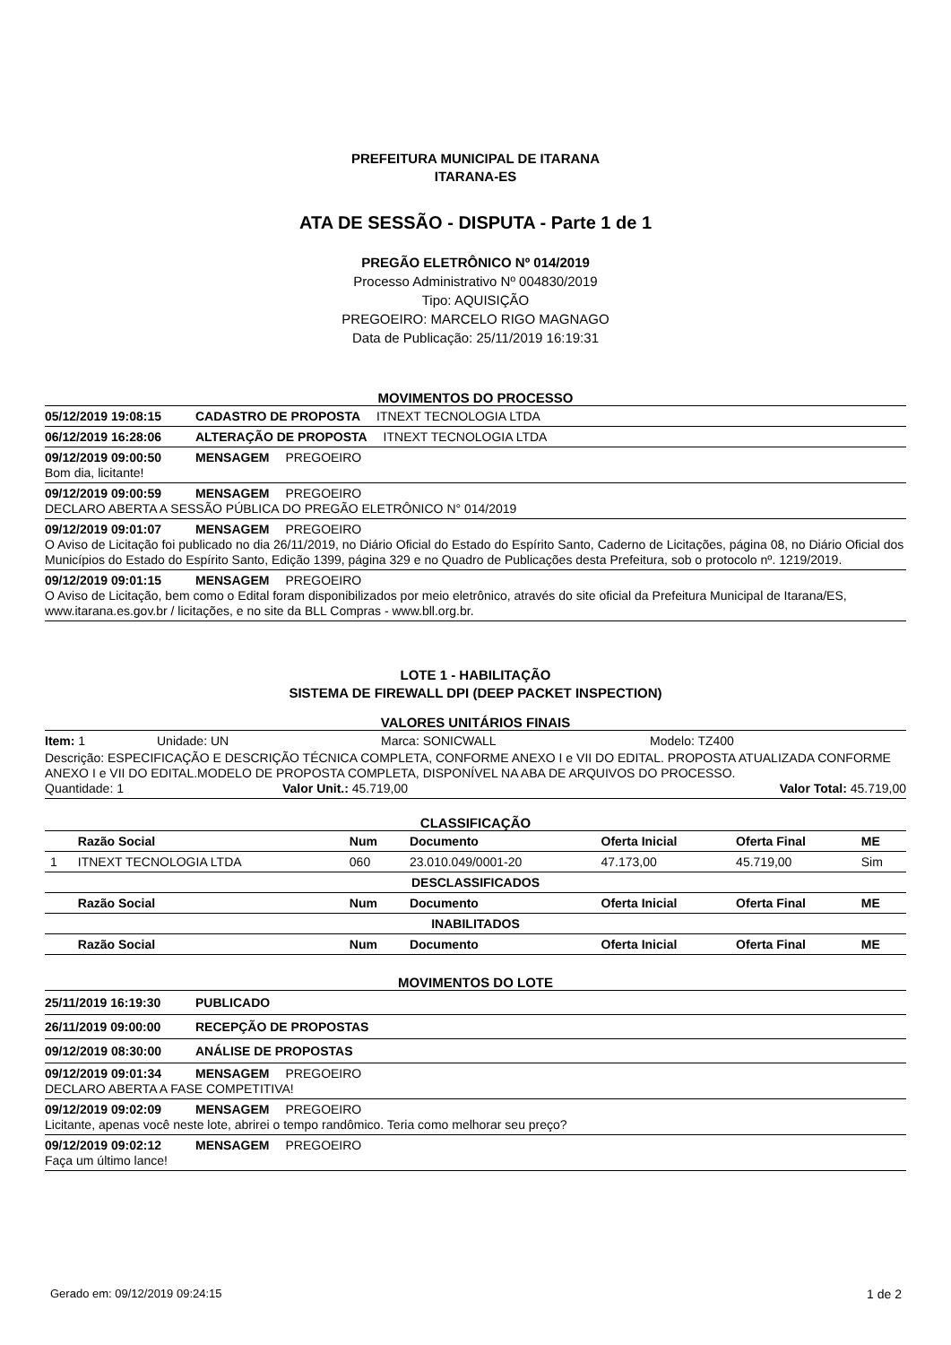PREFEITURA MUNICIPAL DE ITARANA
ITARANA-ES
ATA DE SESSÃO - DISPUTA - Parte 1 de 1
PREGÃO ELETRÔNICO Nº 014/2019
Processo Administrativo Nº 004830/2019
Tipo: AQUISIÇÃO
PREGOEIRO: MARCELO RIGO MAGNAGO
Data de Publicação: 25/11/2019 16:19:31
MOVIMENTOS DO PROCESSO
05/12/2019 19:08:15 CADASTRO DE PROPOSTA ITNEXT TECNOLOGIA LTDA
06/12/2019 16:28:06 ALTERAÇÃO DE PROPOSTA ITNEXT TECNOLOGIA LTDA
09/12/2019 09:00:50 MENSAGEM PREGOEIRO
Bom dia, licitante!
09/12/2019 09:00:59 MENSAGEM PREGOEIRO
DECLARO ABERTA A SESSÃO PÚBLICA DO PREGÃO ELETRÔNICO N° 014/2019
09/12/2019 09:01:07 MENSAGEM PREGOEIRO
O Aviso de Licitação foi publicado no dia 26/11/2019, no Diário Oficial do Estado do Espírito Santo, Caderno de Licitações, página 08, no Diário Oficial dos Municípios do Estado do Espírito Santo, Edição 1399, página 329 e no Quadro de Publicações desta Prefeitura, sob o protocolo nº. 1219/2019.
09/12/2019 09:01:15 MENSAGEM PREGOEIRO
O Aviso de Licitação, bem como o Edital foram disponibilizados por meio eletrônico, através do site oficial da Prefeitura Municipal de Itarana/ES, www.itarana.es.gov.br / licitações, e no site da BLL Compras - www.bll.org.br.
LOTE 1 - HABILITAÇÃO
SISTEMA DE FIREWALL DPI (DEEP PACKET INSPECTION)
VALORES UNITÁRIOS FINAIS
Item: 1 Unidade: UN Marca: SONICWALL Modelo: TZ400
Descrição: ESPECIFICAÇÃO E DESCRIÇÃO TÉCNICA COMPLETA, CONFORME ANEXO I e VII DO EDITAL. PROPOSTA ATUALIZADA CONFORME ANEXO I e VII DO EDITAL.MODELO DE PROPOSTA COMPLETA, DISPONÍVEL NA ABA DE ARQUIVOS DO PROCESSO.
Quantidade: 1 Valor Unit.: 45.719,00 Valor Total: 45.719,00
CLASSIFICAÇÃO
| | Razão Social | Num | Documento | Oferta Inicial | Oferta Final | ME |
| --- | --- | --- | --- | --- | --- | --- |
| 1 | ITNEXT TECNOLOGIA LTDA | 060 | 23.010.049/0001-20 | 47.173,00 | 45.719,00 | Sim |
| DESCLASSIFICADOS | | | | | | |
| | Razão Social | Num | Documento | Oferta Inicial | Oferta Final | ME |
| INABILITADOS | | | | | | |
| | Razão Social | Num | Documento | Oferta Inicial | Oferta Final | ME |
MOVIMENTOS DO LOTE
25/11/2019 16:19:30 PUBLICADO
26/11/2019 09:00:00 RECEPÇÃO DE PROPOSTAS
09/12/2019 08:30:00 ANÁLISE DE PROPOSTAS
09/12/2019 09:01:34 MENSAGEM PREGOEIRO
DECLARO ABERTA A FASE COMPETITIVA!
09/12/2019 09:02:09 MENSAGEM PREGOEIRO
Licitante, apenas você neste lote, abrirei o tempo randômico. Teria como melhorar seu preço?
09/12/2019 09:02:12 MENSAGEM PREGOEIRO
Faça um último lance!
Gerado em: 09/12/2019 09:24:15 1 de 2